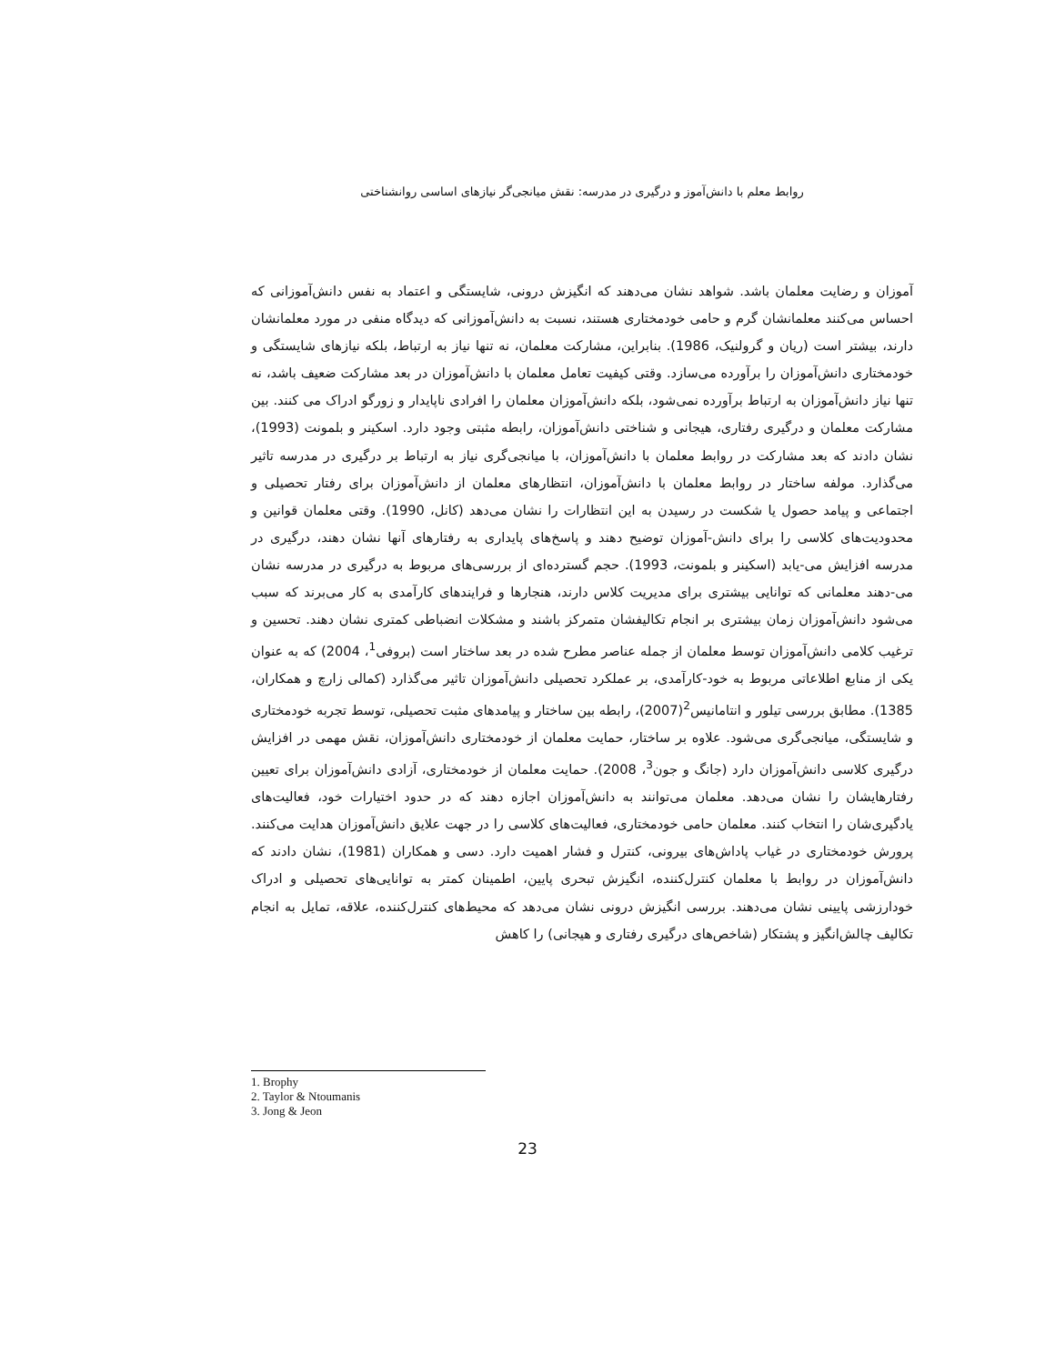روابط معلم با دانش‌آموز و درگیری در مدرسه: نقش میانجی‌گر نیازهای اساسی روانشناختی
آموزان و رضایت معلمان باشد. شواهد نشان می‌دهند که انگیزش درونی، شایستگی و اعتماد به نفس دانش‌آموزانی که احساس می‌کنند معلمانشان گرم و حامی خودمختاری هستند، نسبت به دانش‌آموزانی که دیدگاه منفی در مورد معلمانشان دارند، بیشتر است (ریان و گرولنیک، 1986). بنابراین، مشارکت معلمان، نه تنها نیاز به ارتباط، بلکه نیازهای شایستگی و خودمختاری دانش‌آموزان را برآورده می‌سازد. وقتی کیفیت تعامل معلمان با دانش‌آموزان در بعد مشارکت ضعیف باشد، نه تنها نیاز دانش‌آموزان به ارتباط برآورده نمی‌شود، بلکه دانش‌آموزان معلمان را افرادی ناپایدار و زورگو ادراک می کنند. بین مشارکت معلمان و درگیری رفتاری، هیجانی و شناختی دانش‌آموزان، رابطه مثبتی وجود دارد. اسکینر و بلمونت (1993)، نشان دادند که بعد مشارکت در روابط معلمان با دانش‌آموزان، با میانجی‌گری نیاز به ارتباط بر درگیری در مدرسه تاثیر می‌گذارد. مولفه ساختار در روابط معلمان با دانش‌آموزان، انتظارهای معلمان از دانش‌آموزان برای رفتار تحصیلی و اجتماعی و پیامد حصول یا شکست در رسیدن به این انتظارات را نشان می‌دهد (کانل، 1990). وقتی معلمان قوانین و محدودیت‌های کلاسی را برای دانش-آموزان توضیح دهند و پاسخ‌های پایداری به رفتارهای آنها نشان دهند، درگیری در مدرسه افزایش می-یابد (اسکینر و بلمونت، 1993). حجم گسترده‌ای از بررسی‌های مربوط به درگیری در مدرسه نشان می-دهند معلمانی که توانایی بیشتری برای مدیریت کلاس دارند، هنجارها و فرایندهای کارآمدی به کار می‌برند که سبب می‌شود دانش‌آموزان زمان بیشتری بر انجام تکالیفشان متمرکز باشند و مشکلات انضباطی کمتری نشان دهند. تحسین و ترغیب کلامی دانش‌آموزان توسط معلمان از جمله عناصر مطرح شده در بعد ساختار است (بروفی<sup>1</sup>، 2004) که به عنوان یکی از منابع اطلاعاتی مربوط به خود-کارآمدی، بر عملکرد تحصیلی دانش‌آموزان تاثیر می‌گذارد (کمالی زارچ و همکاران، 1385). مطابق بررسی تیلور و انتامانیس<sup>2</sup>(2007)، رابطه بین ساختار و پیامدهای مثبت تحصیلی، توسط تجربه خودمختاری و شایستگی، میانجی‌گری می‌شود. علاوه بر ساختار، حمایت معلمان از خودمختاری دانش‌آموزان، نقش مهمی در افزایش درگیری کلاسی دانش‌آموزان دارد (جانگ و جون<sup>3</sup>، 2008). حمایت معلمان از خودمختاری، آزادی دانش‌آموزان برای تعیین رفتارهایشان را نشان می‌دهد. معلمان می‌توانند به دانش‌آموزان اجازه دهند که در حدود اختیارات خود، فعالیت‌های یادگیری‌شان را انتخاب کنند. معلمان حامی خودمختاری، فعالیت‌های کلاسی را در جهت علایق دانش‌آموزان هدایت می‌کنند. پرورش خودمختاری در غیاب پاداش‌های بیرونی، کنترل و فشار اهمیت دارد. دسی و همکاران (1981)، نشان دادند که دانش‌آموزان در روابط با معلمان کنترل‌کننده، انگیزش تبحری پایین، اطمینان کمتر به توانایی‌های تحصیلی و ادراک خودارزشی پایینی نشان می‌دهند. بررسی انگیزش درونی نشان می‌دهد که محیط‌های کنترل‌کننده، علاقه، تمایل به انجام تکالیف چالش‌انگیز و پشتکار (شاخص‌های درگیری رفتاری و هیجانی) را کاهش
1. Brophy
2. Taylor & Ntoumanis
3. Jong & Jeon
23